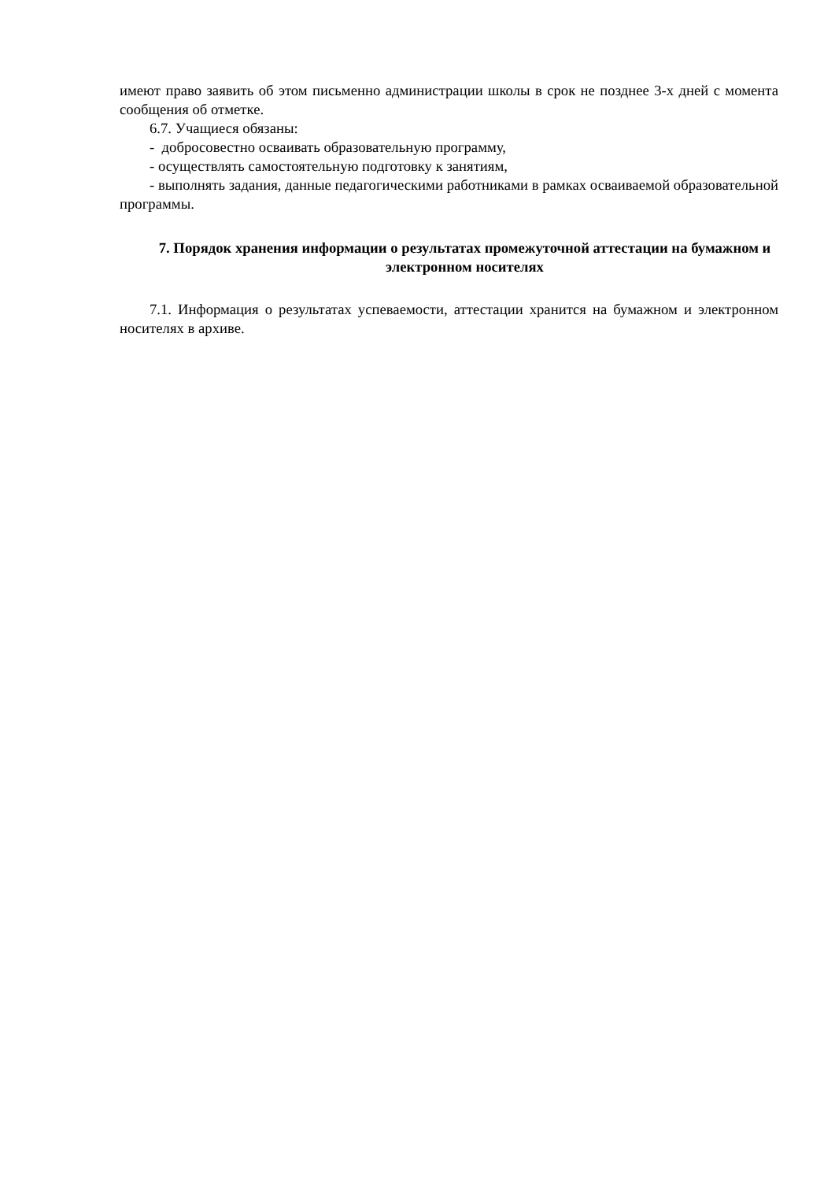имеют право заявить об этом письменно администрации школы в срок не позднее 3-х дней с момента сообщения об отметке.
6.7. Учащиеся обязаны:
- добросовестно осваивать образовательную программу,
- осуществлять самостоятельную подготовку к занятиям,
- выполнять задания, данные педагогическими работниками в рамках осваиваемой образовательной программы.
7. Порядок хранения информации о результатах промежуточной аттестации на бумажном и электронном носителях
7.1. Информация о результатах успеваемости, аттестации хранится на бумажном и электронном носителях в архиве.